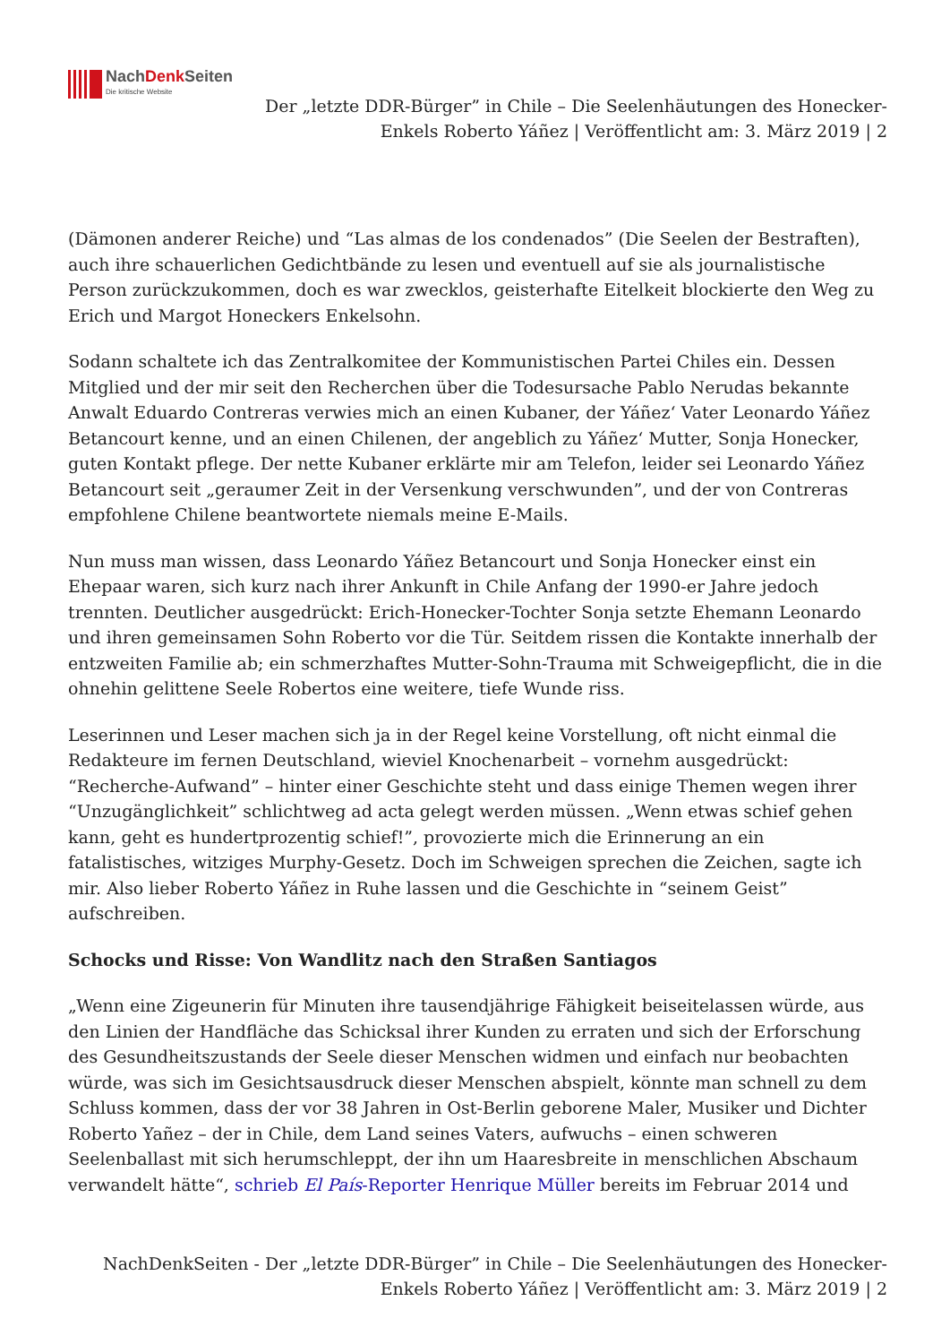NachDenk Seiten
Die kritische Website
Der „letzte DDR-Bürger” in Chile – Die Seelenhäutungen des Honecker-Enkels Roberto Yáñez | Veröffentlicht am: 3. März 2019 | 2
(Dämonen anderer Reiche) und “Las almas de los condenados” (Die Seelen der Bestraften), auch ihre schauerlichen Gedichtbände zu lesen und eventuell auf sie als journalistische Person zurückzukommen, doch es war zwecklos, geisterhafte Eitelkeit blockierte den Weg zu Erich und Margot Honeckers Enkelsohn.
Sodann schaltete ich das Zentralkomitee der Kommunistischen Partei Chiles ein. Dessen Mitglied und der mir seit den Recherchen über die Todesursache Pablo Nerudas bekannte Anwalt Eduardo Contreras verwies mich an einen Kubaner, der Yáñez‘ Vater Leonardo Yáñez Betancourt kenne, und an einen Chilenen, der angeblich zu Yáñez‘ Mutter, Sonja Honecker, guten Kontakt pflege. Der nette Kubaner erklärte mir am Telefon, leider sei Leonardo Yáñez Betancourt seit „geraumer Zeit in der Versenkung verschwunden”, und der von Contreras empfohlene Chilene beantwortete niemals meine E-Mails.
Nun muss man wissen, dass Leonardo Yáñez Betancourt und Sonja Honecker einst ein Ehepaar waren, sich kurz nach ihrer Ankunft in Chile Anfang der 1990-er Jahre jedoch trennten. Deutlicher ausgedrückt: Erich-Honecker-Tochter Sonja setzte Ehemann Leonardo und ihren gemeinsamen Sohn Roberto vor die Tür. Seitdem rissen die Kontakte innerhalb der entzweiten Familie ab; ein schmerzhaftes Mutter-Sohn-Trauma mit Schweigepflicht, die in die ohnehin gelittene Seele Robertos eine weitere, tiefe Wunde riss.
Leserinnen und Leser machen sich ja in der Regel keine Vorstellung, oft nicht einmal die Redakteure im fernen Deutschland, wieviel Knochenarbeit – vornehm ausgedrückt: “Recherche-Aufwand” – hinter einer Geschichte steht und dass einige Themen wegen ihrer “Unzugänglichkeit” schlichtweg ad acta gelegt werden müssen. „Wenn etwas schief gehen kann, geht es hundertprozentig schief!”, provozierte mich die Erinnerung an ein fatalistisches, witziges Murphy-Gesetz. Doch im Schweigen sprechen die Zeichen, sagte ich mir. Also lieber Roberto Yáñez in Ruhe lassen und die Geschichte in “seinem Geist” aufschreiben.
Schocks und Risse: Von Wandlitz nach den Straßen Santiagos
„Wenn eine Zigeunerin für Minuten ihre tausendjährige Fähigkeit beiseitelassen würde, aus den Linien der Handfläche das Schicksal ihrer Kunden zu erraten und sich der Erforschung des Gesundheitszustands der Seele dieser Menschen widmen und einfach nur beobachten würde, was sich im Gesichtsausdruck dieser Menschen abspielt, könnte man schnell zu dem Schluss kommen, dass der vor 38 Jahren in Ost-Berlin geborene Maler, Musiker und Dichter Roberto Yañez – der in Chile, dem Land seines Vaters, aufwuchs – einen schweren Seelenballast mit sich herumschleppt, der ihn um Haaresbreite in menschlichen Abschaum verwandelt hätte“, schrieb El País-Reporter Henrique Müller bereits im Februar 2014 und
NachDenkSeiten - Der „letzte DDR-Bürger” in Chile – Die Seelenhäutungen des Honecker-Enkels Roberto Yáñez | Veröffentlicht am: 3. März 2019 | 2